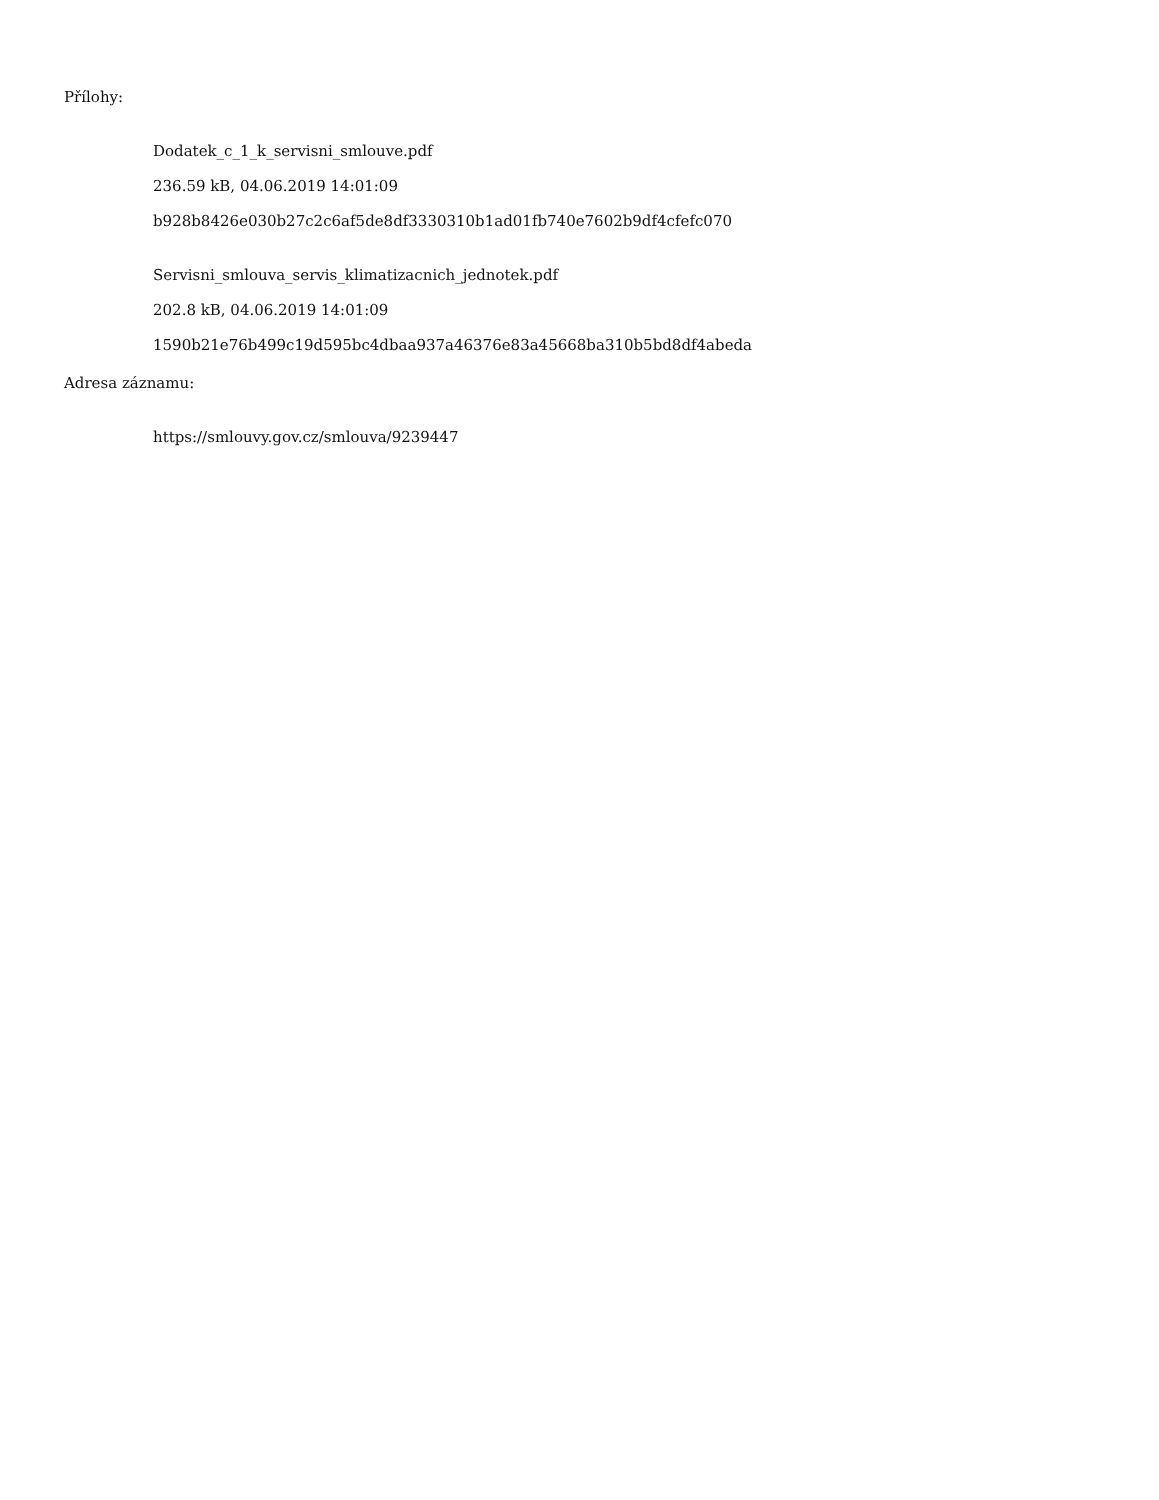Přílohy:
Dodatek_c_1_k_servisni_smlouve.pdf
236.59 kB, 04.06.2019 14:01:09
b928b8426e030b27c2c6af5de8df3330310b1ad01fb740e7602b9df4cfefc070
Servisni_smlouva_servis_klimatizacnich_jednotek.pdf
202.8 kB, 04.06.2019 14:01:09
1590b21e76b499c19d595bc4dbaa937a46376e83a45668ba310b5bd8df4abeda
Adresa záznamu:
https://smlouvy.gov.cz/smlouva/9239447